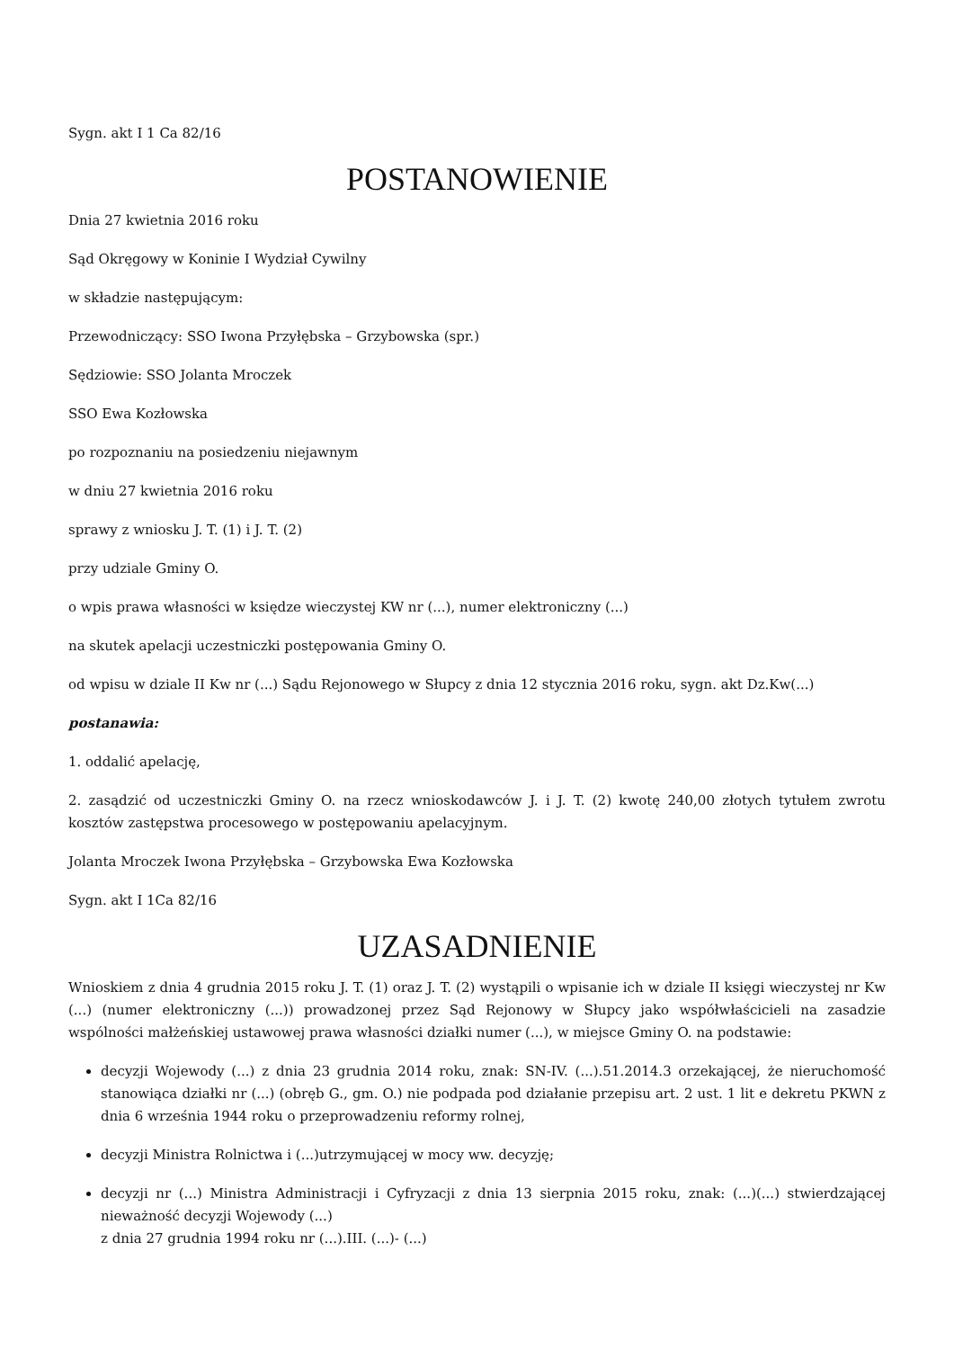Sygn. akt I 1 Ca 82/16
POSTANOWIENIE
Dnia 27 kwietnia 2016 roku
Sąd Okręgowy w Koninie I Wydział Cywilny
w składzie następującym:
Przewodniczący: SSO Iwona Przyłębska – Grzybowska (spr.)
Sędziowie: SSO Jolanta Mroczek
SSO Ewa Kozłowska
po rozpoznaniu na posiedzeniu niejawnym
w dniu 27 kwietnia 2016 roku
sprawy z wniosku J. T. (1) i J. T. (2)
przy udziale Gminy O.
o wpis prawa własności w księdze wieczystej KW nr (...), numer elektroniczny (...)
na skutek apelacji uczestniczki postępowania Gminy O.
od wpisu w dziale II Kw nr (...) Sądu Rejonowego w Słupcy z dnia 12 stycznia 2016 roku, sygn. akt Dz.Kw(...)
postanawia:
1. oddalić apelację,
2. zasądzić od uczestniczki Gminy O. na rzecz wnioskodawców J. i J. T. (2) kwotę 240,00 złotych tytułem zwrotu kosztów zastępstwa procesowego w postępowaniu apelacyjnym.
Jolanta Mroczek Iwona Przyłębska – Grzybowska Ewa Kozłowska
Sygn. akt I 1Ca 82/16
UZASADNIENIE
Wnioskiem z dnia 4 grudnia 2015 roku J. T. (1) oraz J. T. (2) wystąpili o wpisanie ich w dziale II księgi wieczystej nr Kw (...) (numer elektroniczny (...)) prowadzonej przez Sąd Rejonowy w Słupcy jako współwłaścicieli na zasadzie wspólności małżeńskiej ustawowej prawa własności działki numer (...), w miejsce Gminy O. na podstawie:
decyzji Wojewody (...) z dnia 23 grudnia 2014 roku, znak: SN-IV. (...).51.2014.3 orzekającej, że nieruchomość stanowiąca działki nr (...) (obręb G., gm. O.) nie podpada pod działanie przepisu art. 2 ust. 1 lit e dekretu PKWN z dnia 6 września 1944 roku o przeprowadzeniu reformy rolnej,
decyzji Ministra Rolnictwa i (...)utrzymującej w mocy ww. decyzję;
decyzji nr (...) Ministra Administracji i Cyfryzacji z dnia 13 sierpnia 2015 roku, znak: (...)(...) stwierdzającej nieważność decyzji Wojewody (...)
z dnia 27 grudnia 1994 roku nr (...).III. (...)- (...)